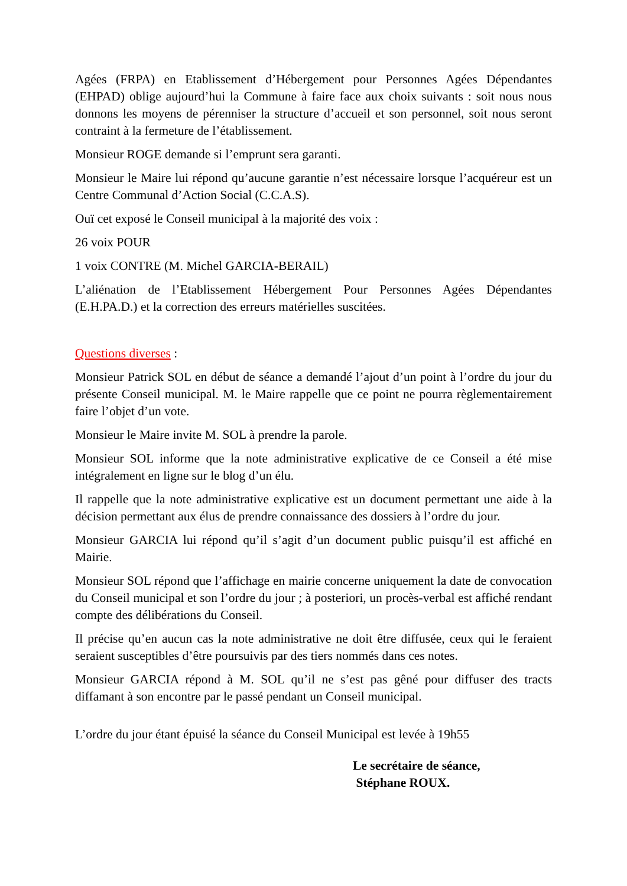Agées (FRPA) en Etablissement d’Hébergement pour Personnes Agées Dépendantes (EHPAD) oblige aujourd’hui la Commune à faire face aux choix suivants : soit nous nous donnons les moyens de pérenniser la structure d’accueil et son personnel, soit nous seront contraint à la fermeture de l’établissement.
Monsieur ROGE demande si l’emprunt sera garanti.
Monsieur le Maire lui répond qu’aucune garantie n’est nécessaire lorsque l’acquéreur est un Centre Communal d’Action Social (C.C.A.S).
Ouï cet exposé le Conseil municipal à la majorité des voix :
26 voix POUR
1 voix CONTRE (M. Michel GARCIA-BERAIL)
L’aliénation de l’Etablissement Hébergement Pour Personnes Agées Dépendantes (E.H.PA.D.) et la correction des erreurs matérielles suscitées.
Questions diverses :
Monsieur Patrick SOL en début de séance a demandé l’ajout d’un point à l’ordre du jour du présente Conseil municipal. M. le Maire rappelle que ce point ne pourra règlementairement faire l’objet d’un vote.
Monsieur le Maire invite M. SOL à prendre la parole.
Monsieur SOL informe que la note administrative explicative de ce Conseil a été mise intégralement en ligne sur le blog d’un élu.
Il rappelle que la note administrative explicative est un document permettant une aide à la décision permettant aux élus de prendre connaissance des dossiers à l’ordre du jour.
Monsieur GARCIA lui répond qu’il s’agit d’un document public puisqu’il est affiché en Mairie.
Monsieur SOL répond que l’affichage en mairie concerne uniquement la date de convocation du Conseil municipal et son l’ordre du jour ; à posteriori, un procès-verbal est affiché rendant compte des délibérations du Conseil.
Il précise qu’en aucun cas la note administrative ne doit être diffusée, ceux qui le feraient seraient susceptibles d’être poursuivis par des tiers nommés dans ces notes.
Monsieur GARCIA répond à M. SOL qu’il ne s’est pas gêné pour diffuser des tracts diffamant à son encontre par le passé pendant un Conseil municipal.
L’ordre du jour étant épuisé la séance du Conseil Municipal est levée à 19h55
Le secrétaire de séance,
Stéphane ROUX.